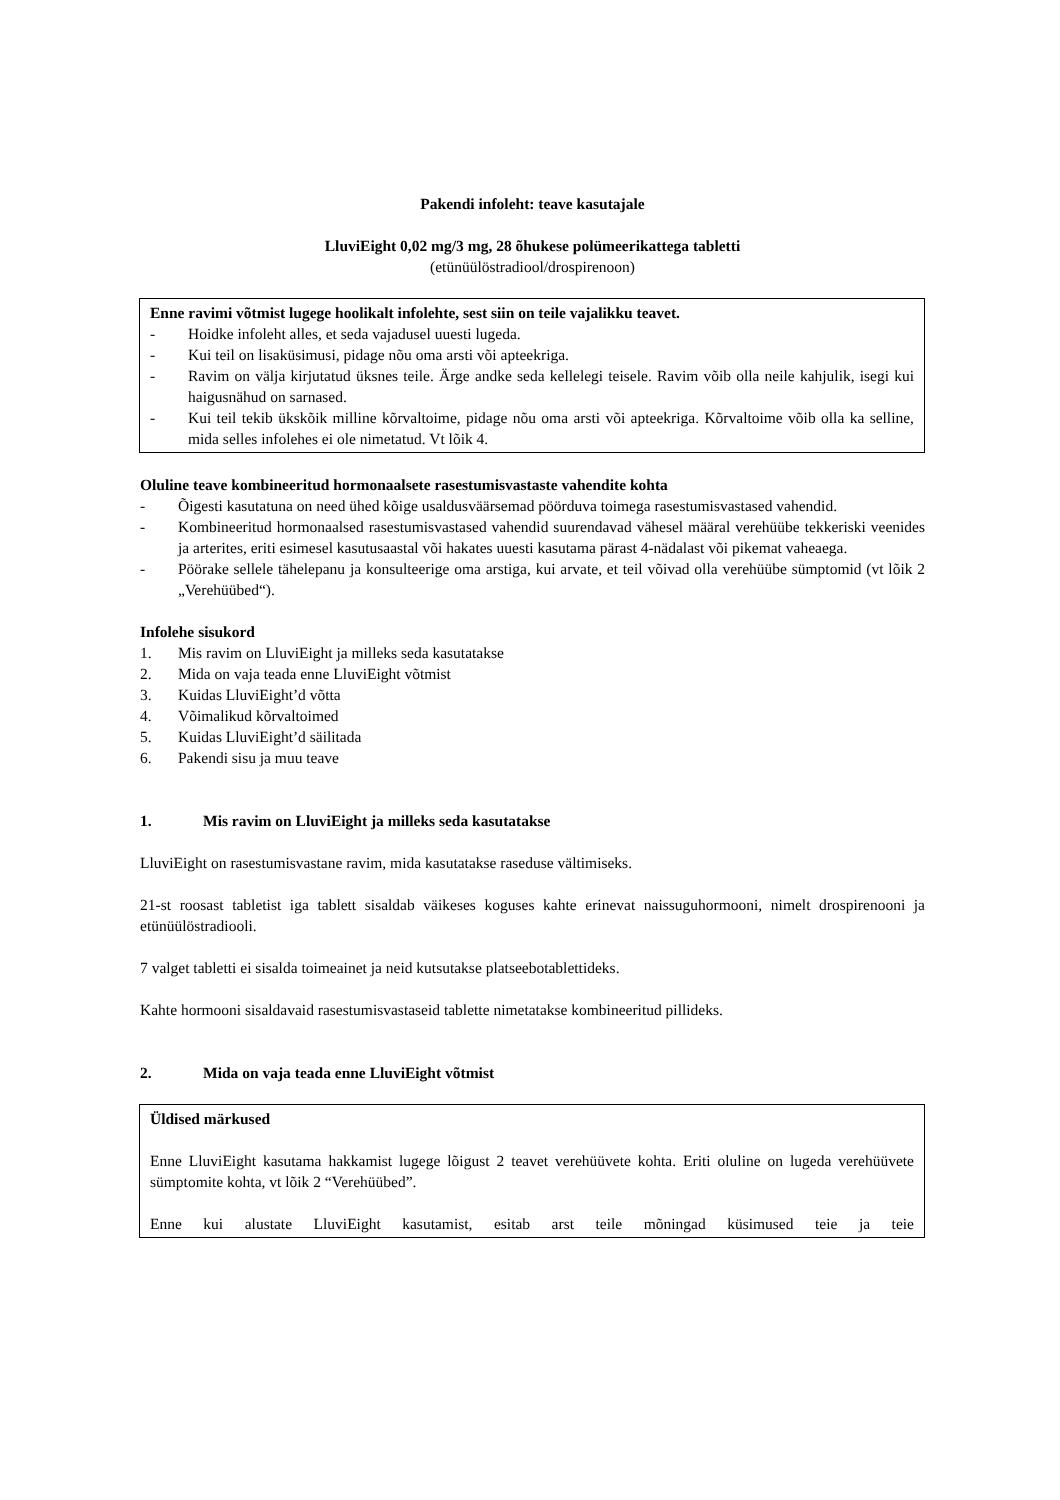Pakendi infoleht: teave kasutajale
LluviEight 0,02 mg/3 mg, 28 õhukese polümeerikattega tabletti
(etünüülöstradiool/drospirenoon)
Enne ravimi võtmist lugege hoolikalt infolehte, sest siin on teile vajalikku teavet.
- Hoidke infoleht alles, et seda vajadusel uuesti lugeda.
- Kui teil on lisaküsimusi, pidage nõu oma arsti või apteekriga.
- Ravim on välja kirjutatud üksnes teile. Ärge andke seda kellelegi teisele. Ravim võib olla neile kahjulik, isegi kui haigusnähud on sarnased.
- Kui teil tekib ükskõik milline kõrvaltoime, pidage nõu oma arsti või apteekriga. Kõrvaltoime võib olla ka selline, mida selles infolehes ei ole nimetatud. Vt lõik 4.
Oluline teave kombineeritud hormonaalsete rasestumisvastaste vahendite kohta
- Õigesti kasutatuna on need ühed kõige usaldusväärsemad pöörduva toimega rasestumisvastased vahendid.
- Kombineeritud hormonaalsed rasestumisvastased vahendid suurendavad vähesel määral verehüübe tekkeriski veenides ja arterites, eriti esimesel kasutusaastal või hakates uuesti kasutama pärast 4-nädalast või pikemat vaheaega.
- Pöörake sellele tähelepanu ja konsulteerige oma arstiga, kui arvate, et teil võivad olla verehüübe sümptomid (vt lõik 2 „Verehüübed“).
Infolehe sisukord
1. Mis ravim on LluviEight ja milleks seda kasutatakse
2. Mida on vaja teada enne LluviEight võtmist
3. Kuidas LluviEight’d võtta
4. Võimalikud kõrvaltoimed
5. Kuidas LluviEight’d säilitada
6. Pakendi sisu ja muu teave
1. Mis ravim on LluviEight ja milleks seda kasutatakse
LluviEight on rasestumisvastane ravim, mida kasutatakse raseduse vältimiseks.
21-st roosast tabletist iga tablett sisaldab väikeses koguses kahte erinevat naissuguhormooni, nimelt drospirenooni ja etünüülöstradiooli.
7 valget tabletti ei sisalda toimeainet ja neid kutsutakse platseebotablettideks.
Kahte hormooni sisaldavaid rasestumisvastaseid tablette nimetatakse kombineeritud pillideks.
2. Mida on vaja teada enne LluviEight võtmist
Üldised märkused
Enne LluviEight kasutama hakkamist lugege lõigust 2 teavet verehüüvete kohta. Eriti oluline on lugeda verehüüvete sümptomite kohta, vt lõik 2 “Verehüübed”.
Enne kui alustate LluviEight kasutamist, esitab arst teile mõningad küsimused teie ja teie